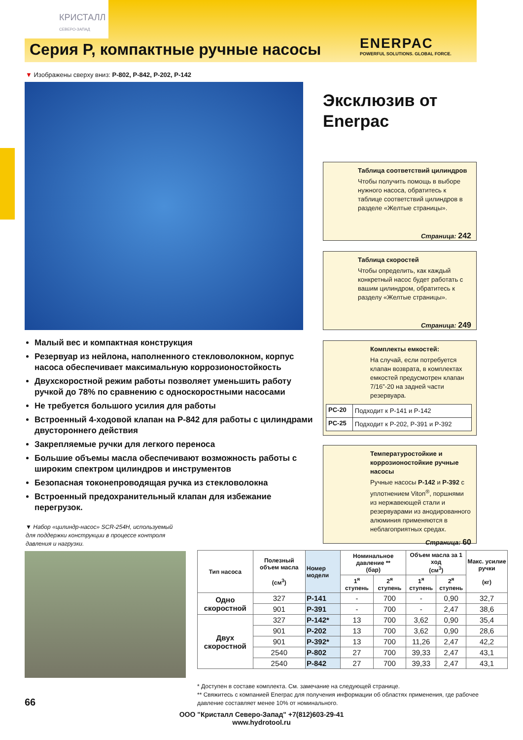КРИСТАЛЛ
СЕВЕРО-ЗАПАД
Серия P, компактные ручные насосы
ENERPAC
POWERFUL SOLUTIONS. GLOBAL FORCE.
▼ Изображены сверху вниз: P-802, P-842, P-202, P-142
Эксклюзив от
Enerpac
Таблица соответствий цилиндров
Чтобы получить помощь в выборе нужного насоса, обратитесь к таблице соответствий цилиндров в разделе «Желтые страницы».
Страница: 242
Таблица скоростей
Чтобы определить, как каждый конкретный насос будет работать с вашим цилиндром, обратитесь к разделу «Желтые страницы».
Страница: 249
Комплекты емкостей:
На случай, если потребуется клапан возврата, в комплектах емкостей предусмотрен клапан 7/16”-20 на задней части резервуара.
| PC-20 | Подходит к P-141 и P-142 |
| PC-25 | Подходит к P-202, P-391 и P-392 |
Температуростойкие и коррозионостойкие ручные насосы
Ручные насосы P-142 и P-392 с уплотнением Viton<sup>®</sup>, поршнями из нержавеющей стали и резервуарами из анодированного алюминия применяются в неблагоприятных средах.
Страница: 60
Малый вес и компактная конструкция
Резервуар из нейлона, наполненного стекловолокном, корпус насоса обеспечивает максимальную коррозионостойкость
Двухскоростной режим работы позволяет уменьшить работу ручкой до 78% по сравнению с односкоростными насосами
Не требуется большого усилия для работы
Встроенный 4-ходовой клапан на P-842 для работы с цилиндрами двустороннего действия
Закрепляемые ручки для легкого переноса
Большие объемы масла обеспечивают возможность работы с широким спектром цилиндров и инструментов
Безопасная токонепроводящая ручка из стекловолокна
Встроенный предохранительный клапан для избежание перегрузок.
▼ Набор «цилиндр-насос» SCR-254H, используемый для поддержки конструкции в процессе контроля давления и нагрузки.
| Тип насоса | Полезный объем масла (см<sup>3</sup>) | Номер модели | Номинальное давление ** (бар) | | Объем масла за 1 ход (см<sup>3</sup>) | | Макс. усилие ручки (кг) |
| --- | --- | --- | --- | --- | --- | --- | --- |
| | | | 1<sup>я</sup> ступень | 2<sup>я</sup> ступень | 1<sup>я</sup> ступень | 2<sup>я</sup> ступень | |
| Одно скоростной | 327 | P-141 | - | 700 | - | 0,90 | 32,7 |
| | 901 | P-391 | - | 700 | - | 2,47 | 38,6 |
| Двух скоростной | 327 | P-142* | 13 | 700 | 3,62 | 0,90 | 35,4 |
| | 901 | P-202 | 13 | 700 | 3,62 | 0,90 | 28,6 |
| | 901 | P-392* | 13 | 700 | 11,26 | 2,47 | 42,2 |
| | 2540 | P-802 | 27 | 700 | 39,33 | 2,47 | 43,1 |
| | 2540 | P-842 | 27 | 700 | 39,33 | 2,47 | 43,1 |
* Доступен в составе комплекта. См. замечание на следующей странице.
** Свяжитесь с компанией Enerpac для получения информации об областях применения, где рабочее давление составляет менее 10% от номинального.
66
ООО "Кристалл Северо-Запад" +7(812)603-29-41
www.hydrotool.ru